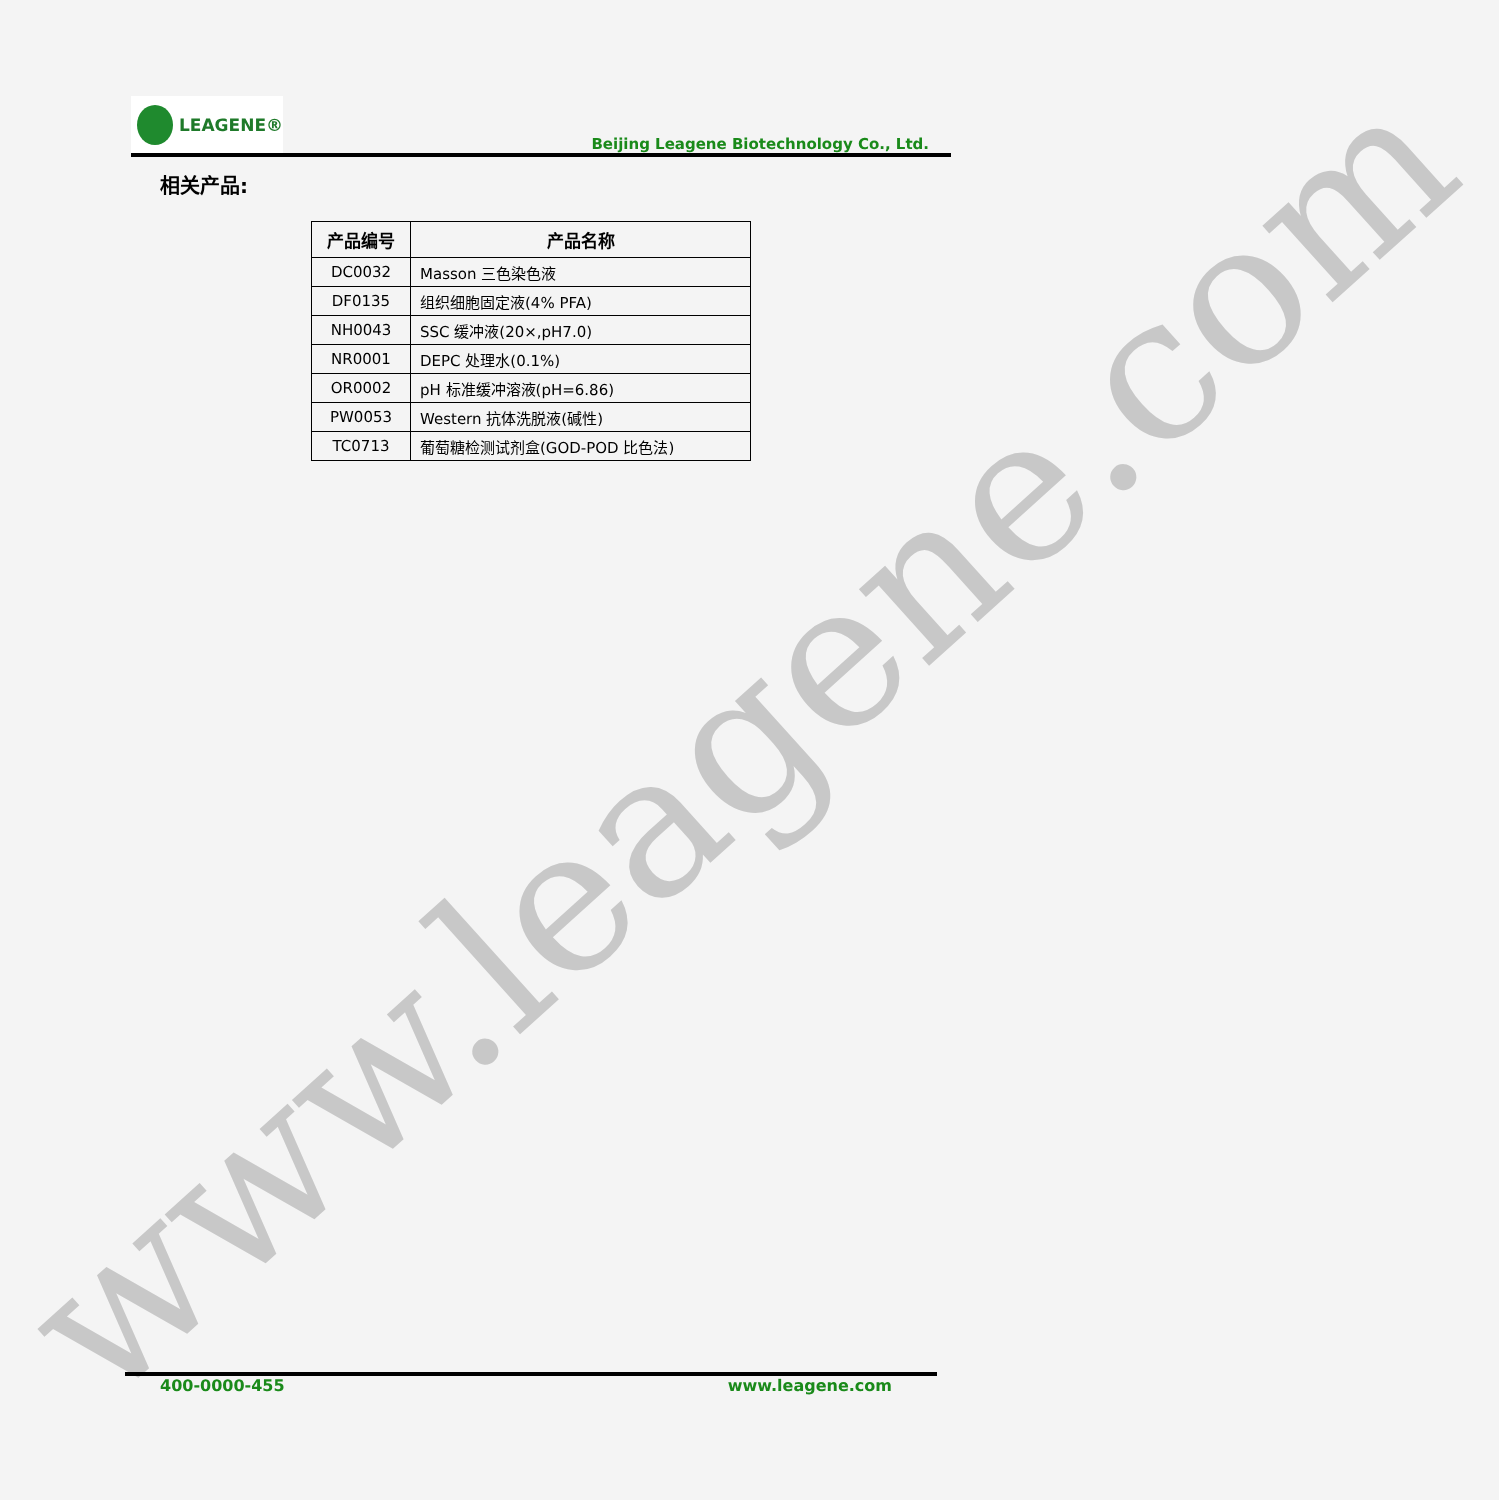www.leagene.com
LEAGENE®
Beijing Leagene Biotechnology Co., Ltd.
相关产品:
| 产品编号 | 产品名称 |
| --- | --- |
| DC0032 | Masson 三色染色液 |
| DF0135 | 组织细胞固定液(4% PFA) |
| NH0043 | SSC 缓冲液(20×,pH7.0) |
| NR0001 | DEPC 处理水(0.1%) |
| OR0002 | pH 标准缓冲溶液(pH=6.86) |
| PW0053 | Western 抗体洗脱液(碱性) |
| TC0713 | 葡萄糖检测试剂盒(GOD-POD 比色法) |
400-0000-455 www.leagene.com